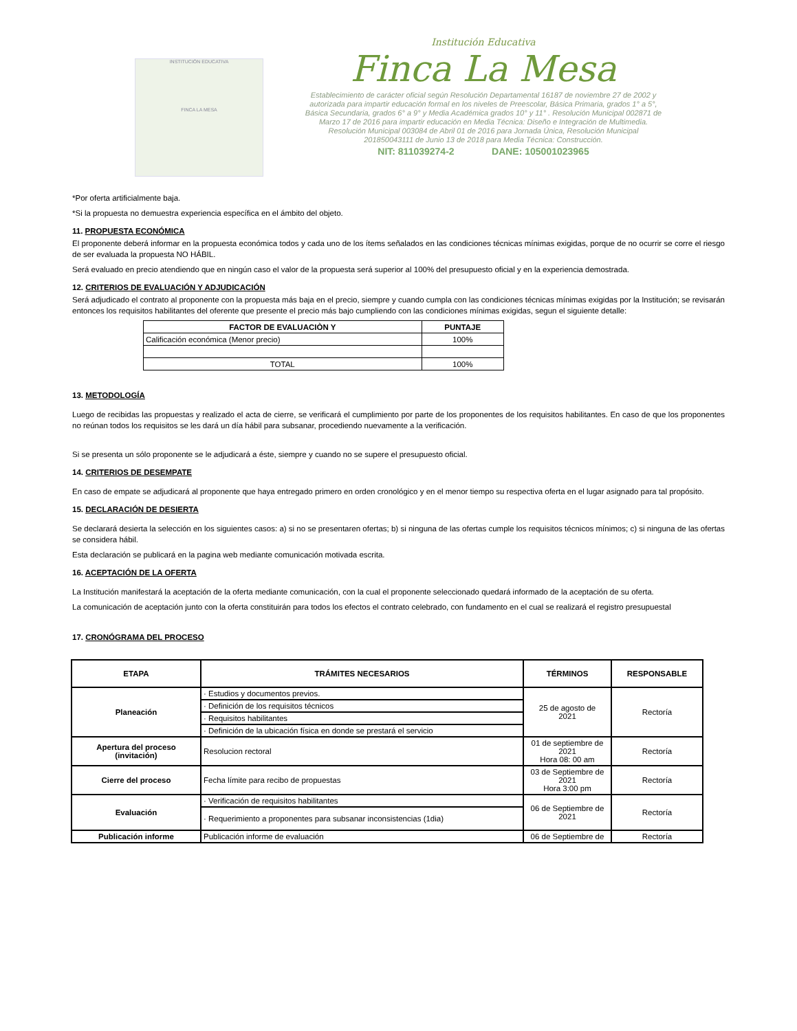INSTITUCIÓN EDUCATIVA
FINCA LA MESA
Institución Educativa
Finca La Mesa
Establecimiento de carácter oficial según Resolución Departamental 16187 de noviembre 27 de 2002 y autorizada para impartir educación formal en los niveles de Preescolar, Básica Primaria, grados 1° a 5°, Básica Secundaria, grados 6° a 9° y Media Académica grados 10° y 11° . Resolución Municipal 002871 de Marzo 17 de 2016 para impartir educación en Media Técnica: Diseño e Integración de Multimedia. Resolución Municipal 003084 de Abril 01 de 2016 para Jornada Única, Resolución Municipal 201850043111 de Junio 13 de 2018 para Media Técnica: Construcción.
NIT: 811039274-2 DANE: 105001023965
*Por oferta artificialmente baja.
*Si la propuesta no demuestra experiencia específica en el ámbito del objeto.
11. PROPUESTA ECONÓMICA
El proponente deberá informar en la propuesta económica todos y cada uno de los ítems señalados en las condiciones técnicas mínimas exigidas, porque de no ocurrir se corre el riesgo de ser evaluada la propuesta NO HÁBIL.
Será evaluado en precio atendiendo que en ningún caso el valor de la propuesta será superior al 100% del presupuesto oficial y en la experiencia demostrada.
12. CRITERIOS DE EVALUACIÓN Y ADJUDICACIÓN
Será adjudicado el contrato al proponente con la propuesta más baja en el precio, siempre y cuando cumpla con las condiciones técnicas mínimas exigidas por la Institución; se revisarán entonces los requisitos habilitantes del oferente que presente el precio más bajo cumpliendo con las condiciones mínimas exigidas, segun el siguiente detalle:
| FACTOR DE EVALUACIÒN Y | PUNTAJE |
| --- | --- |
| Calificación económica (Menor precio) | 100% |
| TOTAL | 100% |
13. METODOLOGÍA
Luego de recibidas las propuestas y realizado el acta de cierre, se verificará el cumplimiento por parte de los proponentes de los requisitos habilitantes. En caso de que los proponentes no reúnan todos los requisitos se les dará un día hábil para subsanar, procediendo nuevamente a la verificación.
Si se presenta un sólo proponente se le adjudicará a éste, siempre y cuando no se supere el presupuesto oficial.
14. CRITERIOS DE DESEMPATE
En caso de empate se adjudicará al proponente que haya entregado primero en orden cronológico y en el menor tiempo su respectiva oferta en el lugar asignado para tal propósito.
15. DECLARACIÓN DE DESIERTA
Se declarará desierta la selección en los siguientes casos: a) si no se presentaren ofertas; b) si ninguna de las ofertas cumple los requisitos técnicos mínimos; c) si ninguna de las ofertas se considera hábil.
Esta declaración se publicará en la pagina web mediante comunicación motivada escrita.
16. ACEPTACIÓN DE LA OFERTA
La Institución manifestará la aceptación de la oferta mediante comunicación, con la cual el proponente seleccionado quedará informado de la aceptación de su oferta.
La comunicación de aceptación junto con la oferta constituirán para todos los efectos el contrato celebrado, con fundamento en el cual se realizará el registro presupuestal
17. CRONÓGRAMA DEL PROCESO
| ETAPA | TRÁMITES NECESARIOS | TÉRMINOS | RESPONSABLE |
| --- | --- | --- | --- |
| Planeación | · Estudios y documentos previos. | 25 de agosto de 2021 | Rectoría |
| | · Definición de los requisitos técnicos | | |
| | · Requisitos habilitantes | | |
| | · Definición de la ubicación física en donde se prestará el servicio | | |
| Apertura del proceso (invitación) | Resolucion rectoral | 01 de septiembre de 2021 Hora 08: 00 am | Rectoría |
| Cierre del proceso | Fecha límite para recibo de propuestas | 03 de Septiembre de 2021 Hora 3:00 pm | Rectoría |
| Evaluación | · Verificación de requisitos habilitantes | 06 de Septiembre de 2021 | Rectoría |
| | · Requerimiento a proponentes para subsanar inconsistencias (1dia) | | |
| Publicación informe | Publicación informe de evaluación | 06 de Septiembre de | Rectoría |